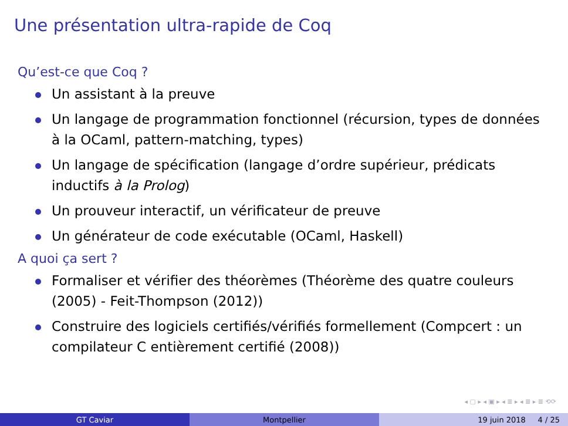Une présentation ultra-rapide de Coq
Qu’est-ce que Coq ?
Un assistant à la preuve
Un langage de programmation fonctionnel (récursion, types de données à la OCaml, pattern-matching, types)
Un langage de spécification (langage d’ordre supérieur, prédicats inductifs à la Prolog)
Un prouveur interactif, un vérificateur de preuve
Un générateur de code exécutable (OCaml, Haskell)
A quoi ça sert ?
Formaliser et vérifier des théorèmes (Théorème des quatre couleurs (2005) - Feit-Thompson (2012))
Construire des logiciels certifiés/vérifiés formellement (Compcert : un compilateur C entièrement certifié (2008))
◂ ▢ ▸ ◂ ▣ ▸ ◂ ≣ ▸ ◂ ≣ ▸ ≣ ⟲⟳
GT Caviar Montpellier 19 juin 2018 4 / 25